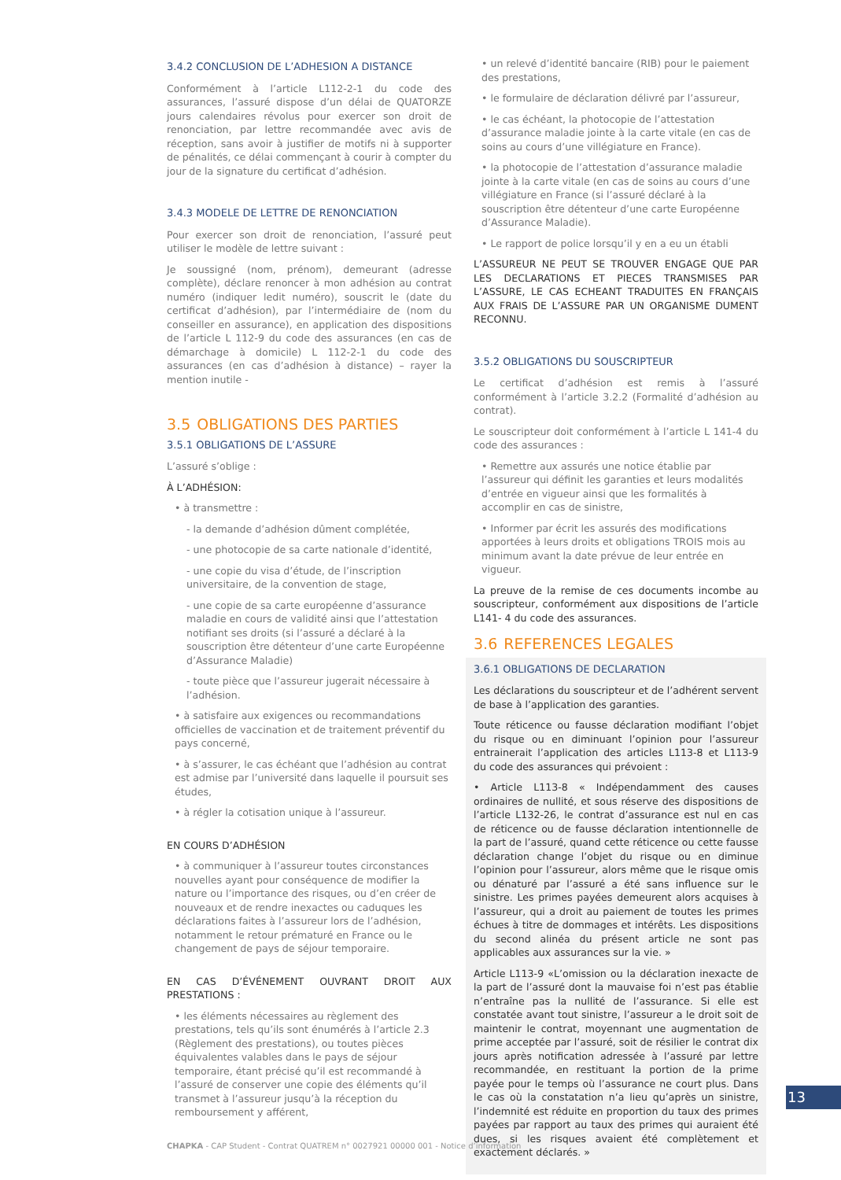3.4.2 CONCLUSION DE L’ADHESION A DISTANCE
Conformément à l’article L112-2-1 du code des assurances, l’assuré dispose d’un délai de QUATORZE jours calendaires révolus pour exercer son droit de renonciation, par lettre recommandée avec avis de réception, sans avoir à justifier de motifs ni à supporter de pénalités, ce délai commençant à courir à compter du jour de la signature du certificat d’adhésion.
3.4.3 MODELE DE LETTRE DE RENONCIATION
Pour exercer son droit de renonciation, l’assuré peut utiliser le modèle de lettre suivant :
Je soussigné (nom, prénom), demeurant (adresse complète), déclare renoncer à mon adhésion au contrat numéro (indiquer ledit numéro), souscrit le (date du certificat d’adhésion), par l’intermédiaire de (nom du conseiller en assurance), en application des dispositions de l’article L 112-9 du code des assurances (en cas de démarchage à domicile) L 112-2-1 du code des assurances (en cas d’adhésion à distance) – rayer la mention inutile -
3.5 OBLIGATIONS DES PARTIES
3.5.1 OBLIGATIONS DE L’ASSURE
L’assuré s’oblige :
À L’ADHÉSION:
• à transmettre :
- la demande d’adhésion dûment complétée,
- une photocopie de sa carte nationale d’identité,
- une copie du visa d’étude, de l’inscription universitaire, de la convention de stage,
- une copie de sa carte européenne d’assurance maladie en cours de validité ainsi que l’attestation notifiant ses droits (si l’assuré a déclaré à la souscription être détenteur d’une carte Européenne d’Assurance Maladie)
- toute pièce que l’assureur jugerait nécessaire à l’adhésion.
• à satisfaire aux exigences ou recommandations officielles de vaccination et de traitement préventif du pays concerné,
• à s’assurer, le cas échéant que l’adhésion au contrat est admise par l’université dans laquelle il poursuit ses études,
• à régler la cotisation unique à l’assureur.
EN COURS D’ADHÉSION
• à communiquer à l’assureur toutes circonstances nouvelles ayant pour conséquence de modifier la nature ou l’importance des risques, ou d’en créer de nouveaux et de rendre inexactes ou caduques les déclarations faites à l’assureur lors de l’adhésion, notamment le retour prématuré en France ou le changement de pays de séjour temporaire.
EN CAS D’ÉVÉNEMENT OUVRANT DROIT AUX PRESTATIONS :
• les éléments nécessaires au règlement des prestations, tels qu’ils sont énumérés à l’article 2.3 (Règlement des prestations), ou toutes pièces équivalentes valables dans le pays de séjour temporaire, étant précisé qu’il est recommandé à l’assuré de conserver une copie des éléments qu’il transmet à l’assureur jusqu’à la réception du remboursement y afférent,
• un relevé d’identité bancaire (RIB) pour le paiement des prestations,
• le formulaire de déclaration délivré par l’assureur,
• le cas échéant, la photocopie de l’attestation d’assurance maladie jointe à la carte vitale (en cas de soins au cours d’une villégiature en France).
• la photocopie de l’attestation d’assurance maladie jointe à la carte vitale (en cas de soins au cours d’une villégiature en France (si l’assuré déclaré à la souscription être détenteur d’une carte Européenne d’Assurance Maladie).
• Le rapport de police lorsqu’il y en a eu un établi
L’ASSUREUR NE PEUT SE TROUVER ENGAGE QUE PAR LES DECLARATIONS ET PIECES TRANSMISES PAR L’ASSURE, LE CAS ECHEANT TRADUITES EN FRANÇAIS AUX FRAIS DE L’ASSURE PAR UN ORGANISME DUMENT RECONNU.
3.5.2 OBLIGATIONS DU SOUSCRIPTEUR
Le certificat d’adhésion est remis à l’assuré conformément à l’article 3.2.2 (Formalité d’adhésion au contrat).
Le souscripteur doit conformément à l’article L 141-4 du code des assurances :
• Remettre aux assurés une notice établie par l’assureur qui définit les garanties et leurs modalités d’entrée en vigueur ainsi que les formalités à accomplir en cas de sinistre,
• Informer par écrit les assurés des modifications apportées à leurs droits et obligations TROIS mois au minimum avant la date prévue de leur entrée en vigueur.
La preuve de la remise de ces documents incombe au souscripteur, conformément aux dispositions de l’article L141- 4 du code des assurances.
3.6 REFERENCES LEGALES
3.6.1 OBLIGATIONS DE DECLARATION
Les déclarations du souscripteur et de l’adhérent servent de base à l’application des garanties.
Toute réticence ou fausse déclaration modifiant l’objet du risque ou en diminuant l’opinion pour l’assureur entrainerait l’application des articles L113-8 et L113-9 du code des assurances qui prévoient :
• Article L113-8 « Indépendamment des causes ordinaires de nullité, et sous réserve des dispositions de l’article L132-26, le contrat d’assurance est nul en cas de réticence ou de fausse déclaration intentionnelle de la part de l’assuré, quand cette réticence ou cette fausse déclaration change l’objet du risque ou en diminue l’opinion pour l’assureur, alors même que le risque omis ou dénaturé par l’assuré a été sans influence sur le sinistre. Les primes payées demeurent alors acquises à l’assureur, qui a droit au paiement de toutes les primes échues à titre de dommages et intérêts. Les dispositions du second alinéa du présent article ne sont pas applicables aux assurances sur la vie. »
Article L113-9 «L’omission ou la déclaration inexacte de la part de l’assuré dont la mauvaise foi n’est pas établie n’entraîne pas la nullité de l’assurance. Si elle est constatée avant tout sinistre, l’assureur a le droit soit de maintenir le contrat, moyennant une augmentation de prime acceptée par l’assuré, soit de résilier le contrat dix jours après notification adressée à l’assuré par lettre recommandée, en restituant la portion de la prime payée pour le temps où l’assurance ne court plus. Dans le cas où la constatation n’a lieu qu’après un sinistre, l’indemnité est réduite en proportion du taux des primes payées par rapport au taux des primes qui auraient été dues, si les risques avaient été complètement et exactement déclarés. »
13
CHAPKA - CAP Student - Contrat QUATREM n° 0027921 00000 001 - Notice d’information